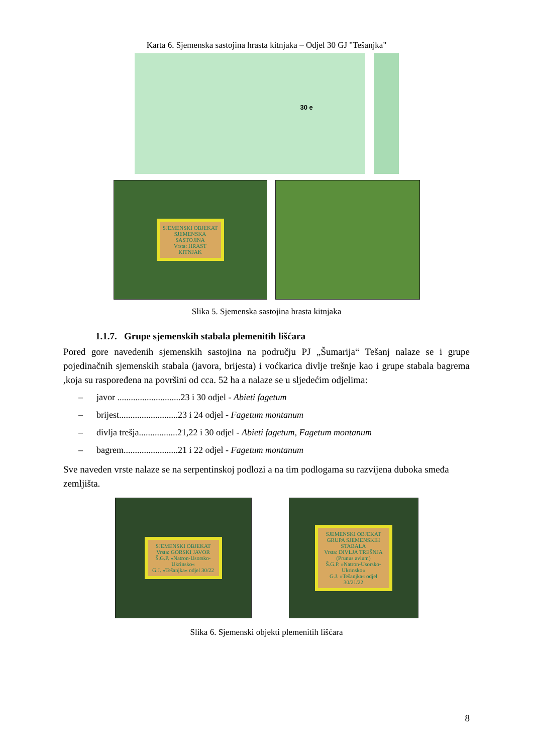Karta 6. Sjemenska sastojina hrasta kitnjaka – Odjel 30 GJ "Tešanjka"
30 e
SJEMENSKI OBJEKAT
SJEMENSKA SASTOJINA
Vrsta: HRAST KITNJAK
Slika 5. Sjemenska sastojina hrasta kitnjaka
1.1.7. Grupe sjemenskih stabala plemenitih lišćara
Pored gore navedenih sjemenskih sastojina na području PJ „Šumarija“ Tešanj nalaze se i grupe pojedinačnih sjemenskih stabala (javora, brijesta) i voćkarica divlje trešnje kao i grupe stabala bagrema ,koja su raspoređena na površini od cca. 52 ha a nalaze se u sljedećim odjelima:
– javor ............................23 i 30 odjel - Abieti fagetum
– brijest..........................23 i 24 odjel - Fagetum montanum
– divlja trešja.................21,22 i 30 odjel - Abieti fagetum, Fagetum montanum
– bagrem........................21 i 22 odjel - Fagetum montanum
Sve naveden vrste nalaze se na serpentinskoj podlozi a na tim podlogama su razvijena duboka smeđa zemljišta.
SJEMENSKI OBJEKAT
Vrsta: GORSKI JAVOR
Š.G.P. »Natron-Usorsko-Ukrinsko«
G.J. »Tešanjka« odjel 30/22
SJEMENSKI OBJEKAT
GRUPA SJEMENSKIH STABALA
Vrsta: DIVLJA TREŠNJA
(Prunus avium)
Š.G.P. »Natron-Usorsko-Ukrinsko«
G.J. »Tešanjka« odjel 30/21/22
Slika 6. Sjemenski objekti plemenitih lišćara
8